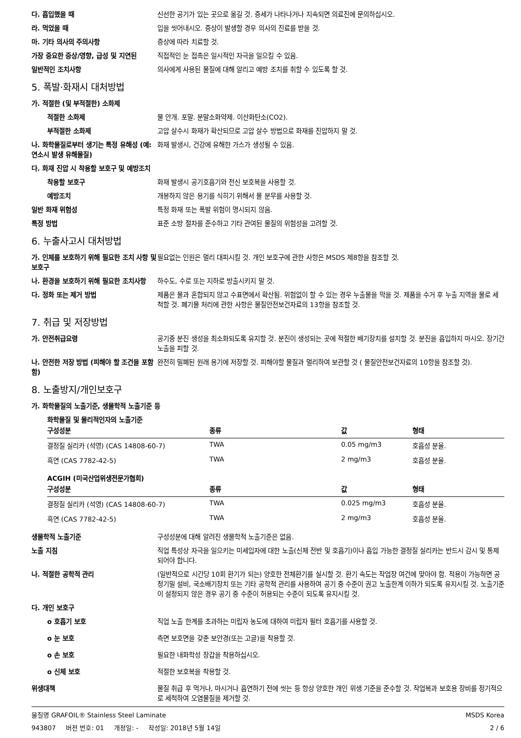다. 흡입했을 때 신선한 공기가 있는 곳으로 옮길 것. 증세가 나타나거나 지속되면 의료진에 문의하십시오.
라. 먹었을 때 입을 씻어내시오. 증상이 발생할 경우 의사의 진료를 받을 것.
마. 기타 의사의 주의사항 증상에 따라 치료할 것.
가장 중요한 증상/영향, 급성 및 지연된
직접적인 눈 접촉은 일시적인 자극을 일으킬 수 있음.
일반적인 조치사항 의사에게 사용된 물질에 대해 알리고 예방 조치를 취할 수 있도록 할 것.
5. 폭발·화재시 대처방법
가. 적절한 (및 부적절한) 소화제
적절한 소화제 물 안개. 포말. 분말소화약제. 이산화탄소(CO2).
부적절한 소화제 고압 살수시 화재가 확산되므로 고압 살수 방법으로 화재를 진압하지 말 것.
나. 화학물질로부터 생기는 특정 유해성 (예: 연소시 발생 유해물질)
화재 발생시, 건강에 유해한 가스가 생성될 수 있음.
다. 화재 진압 시 착용할 보호구 및 예방조치
착용할 보호구 화재 발생시 공기호흡기와 전신 보호복을 사용할 것.
예방조치 개봉하지 않은 용기를 식히기 위해서 물 분무를 사용할 것.
일반 화재 위험성 특정 화재 또는 폭발 위험이 명시되지 않음.
특정 방법 표준 소방 절차를 준수하고 기타 관여된 물질의 위험성을 고려할 것.
6. 누출사고시 대처방법
가. 인체를 보호하기 위해 필요한 조치 사항 및 보호구
필요없는 인원은 멀리 대피시킬 것. 개인 보호구에 관한 사항은 MSDS 제8항을 참조할 것.
나. 환경을 보호하기 위해 필요한 조치사항
하수도, 수로 또는 지하로 방출시키지 말 것.
다. 정화 또는 제거 방법 제품은 물과 혼합되지 않고 수표면에서 확산됨. 위험없이 할 수 있는 경우 누출물을 막을 것. 제품을 수거 후 누출 지역을 물로 세척할 것. 폐기물 처리에 관한 사항은 물질안전보건자료의 13항을 참조할 것.
7. 취급 및 저장방법
가. 안전취급요령 공기중 분진 생성을 최소화되도록 유지할 것. 분진이 생성되는 곳에 적절한 배기장치를 설치할 것. 분진을 흡입하지 마시오. 장기간 노출을 피할 것.
나. 안전한 저장 방법 (피해야 할 조건을 포함함)
완전히 밀폐된 원래 용기에 저장할 것. 피해야할 물질과 멀리하여 보관할 것 ( 물질안전보건자료의 10항을 참조할 것).
8. 노출방지/개인보호구
가. 화학물질의 노출기준, 생물학적 노출기준 등
화학물질 및 물리적인자의 노출기준
| 구성성분 | 종류 | 값 | 형태 |
| --- | --- | --- | --- |
| 결정질 실리카 (석영) (CAS 14808-60-7) | TWA | 0.05 mg/m3 | 호흡성 분율. |
| 흑연 (CAS 7782-42-5) | TWA | 2 mg/m3 | 호흡성 분율. |
ACGIH (미국산업위생전문가협회)
| 구성성분 | 종류 | 값 | 형태 |
| --- | --- | --- | --- |
| 결정질 실리카 (석영) (CAS 14808-60-7) | TWA | 0.025 mg/m3 | 호흡성 분율. |
| 흑연 (CAS 7782-42-5) | TWA | 2 mg/m3 | 호흡성 분율. |
생물학적 노출기준 구성성분에 대해 알려진 생물학적 노출기준은 없음.
노출 지침 직업 특성상 자극을 일으키는 미세입자에 대한 노출(신체 전반 및 호흡기)이나 흡입 가능한 결정질 실리카는 반드시 감시 및 통제되어야 합니다.
나. 적절한 공학적 관리 (일반적으로 시간당 10회 환기가 되는) 양호한 전체환기를 실시할 것. 환기 속도는 작업장 여건에 맞아야 함. 적용이 가능하면 공정기밀 설비, 국소배기장치 또는 기타 공학적 관리를 사용하여 공기 중 수준이 권고 노출한계 이하가 되도록 유지시킬 것. 노출기준이 설정되지 않은 경우 공기 중 수준이 허용되는 수준이 되도록 유지시킬 것.
다. 개인 보호구
o 호흡기 보호 직업 노출 한계를 초과하는 미립자 농도에 대하여 미립자 필터 호흡기를 사용할 것.
o 눈 보호 측면 보호면을 갖춘 보안경(또는 고글)을 착용할 것.
o 손 보호 필요한 내화학성 장갑을 착용하십시오.
o 신체 보호 적절한 보호복을 착용할 것.
위생대책 물질 취급 후 먹거나, 마시거나 흡연하기 전에 씻는 등 항상 양호한 개인 위생 기준을 준수할 것. 작업복과 보호용 장비를 정기적으로 세척하여 오염물질을 제거할 것.
물질명 GRAFOIL® Stainless Steel Laminate
943807 버전 번호: 01 개정일: - 작성일: 2018년 5월 14일
MSDS Korea
2 / 6